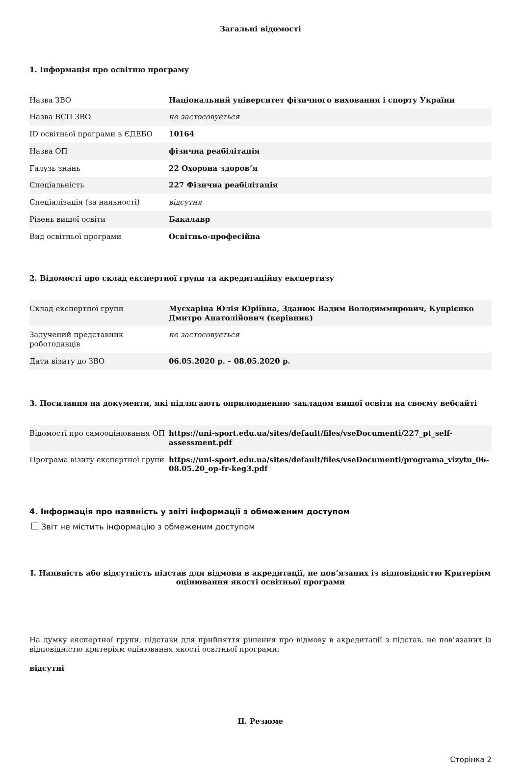Загальні відомості
1. Інформація про освітню програму
| Назва ЗВО | Національний університет фізичного виховання і спорту України |
| Назва ВСП ЗВО | не застосовується |
| ID освітньої програми в ЄДЕБО | 10164 |
| Назва ОП | фізична реабілітація |
| Галузь знань | 22 Охорона здоров’я |
| Спеціальність | 227 Фізична реабілітація |
| Спеціалізація (за наявності) | відсутня |
| Рівень вищої освіти | Бакалавр |
| Вид освітньої програми | Освітньо-професійна |
2. Відомості про склад експертної групи та акредитаційну експертизу
| Склад експертної групи | Мусхаріна Юлія Юріївна, Зданюк Вадим Володиммирович, Купрієнко Дмитро Анатолійович (керівник) |
| Залучений представник роботодавців | не застосовується |
| Дати візиту до ЗВО | 06.05.2020 р. – 08.05.2020 р. |
3. Посилання на документи, які підлягають оприлюдненню закладом вищої освіти на своєму вебсайті
| Відомості про самооцінювання ОП | https://uni-sport.edu.ua/sites/default/files/vseDocumenti/227_pt_self-assessment.pdf |
| Програма візиту експертної групи | https://uni-sport.edu.ua/sites/default/files/vseDocumenti/programa_vizytu_06-08.05.20_op-fr-keg3.pdf |
4. Інформація про наявність у звіті інформації з обмеженим доступом
Звіт не містить інформацію з обмеженим доступом
I. Наявність або відсутність підстав для відмови в акредитації, не пов’язаних із відповідністю Критеріям оцінювання якості освітньої програми
На думку експертної групи, підстави для прийняття рішення про відмову в акредитації з підстав, не пов’язаних із відповідністю критеріям оцінювання якості освітньої програми:
відсутні
II. Резюме
Сторінка 2